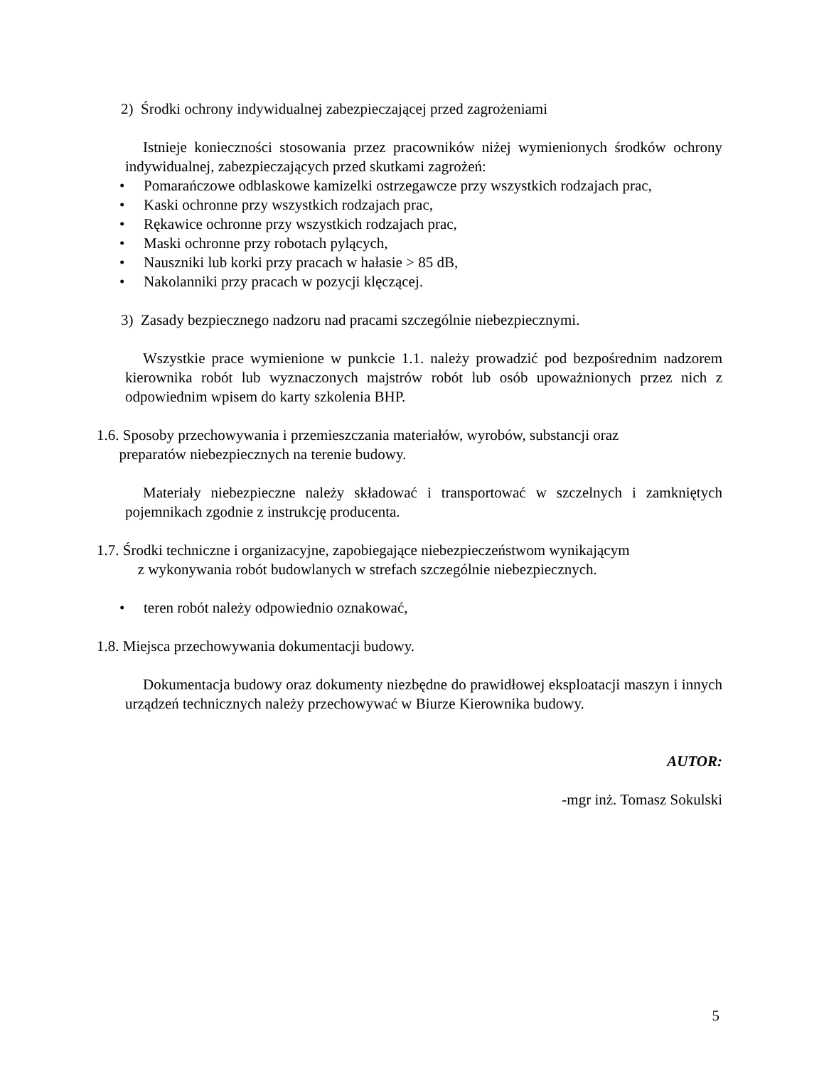2) Środki ochrony indywidualnej zabezpieczającej przed zagrożeniami
Istnieje konieczności stosowania przez pracowników niżej wymienionych środków ochrony indywidualnej, zabezpieczających przed skutkami zagrożeń:
• Pomarańczowe odblaskowe kamizelki ostrzegawcze przy wszystkich rodzajach prac,
• Kaski ochronne przy wszystkich rodzajach prac,
• Rękawice ochronne przy wszystkich rodzajach prac,
• Maski ochronne przy robotach pylących,
• Nauszniki lub korki przy pracach w hałasie > 85 dB,
• Nakolanniki przy pracach w pozycji klęczącej.
3) Zasady bezpiecznego nadzoru nad pracami szczególnie niebezpiecznymi.
Wszystkie prace wymienione w punkcie 1.1. należy prowadzić pod bezpośrednim nadzorem kierownika robót lub wyznaczonych majstrów robót lub osób upoważnionych przez nich z odpowiednim wpisem do karty szkolenia BHP.
1.6. Sposoby przechowywania i przemieszczania materiałów, wyrobów, substancji oraz
preparatów niebezpiecznych na terenie budowy.
Materiały niebezpieczne należy składować i transportować w szczelnych i zamkniętych pojemnikach zgodnie z instrukcję producenta.
1.7. Środki techniczne i organizacyjne, zapobiegające niebezpieczeństwom wynikającym
z wykonywania robót budowlanych w strefach szczególnie niebezpiecznych.
• teren robót należy odpowiednio oznakować,
1.8. Miejsca przechowywania dokumentacji budowy.
Dokumentacja budowy oraz dokumenty niezbędne do prawidłowej eksploatacji maszyn i innych urządzeń technicznych należy przechowywać w Biurze Kierownika budowy.
AUTOR:
-mgr inż. Tomasz Sokulski
5